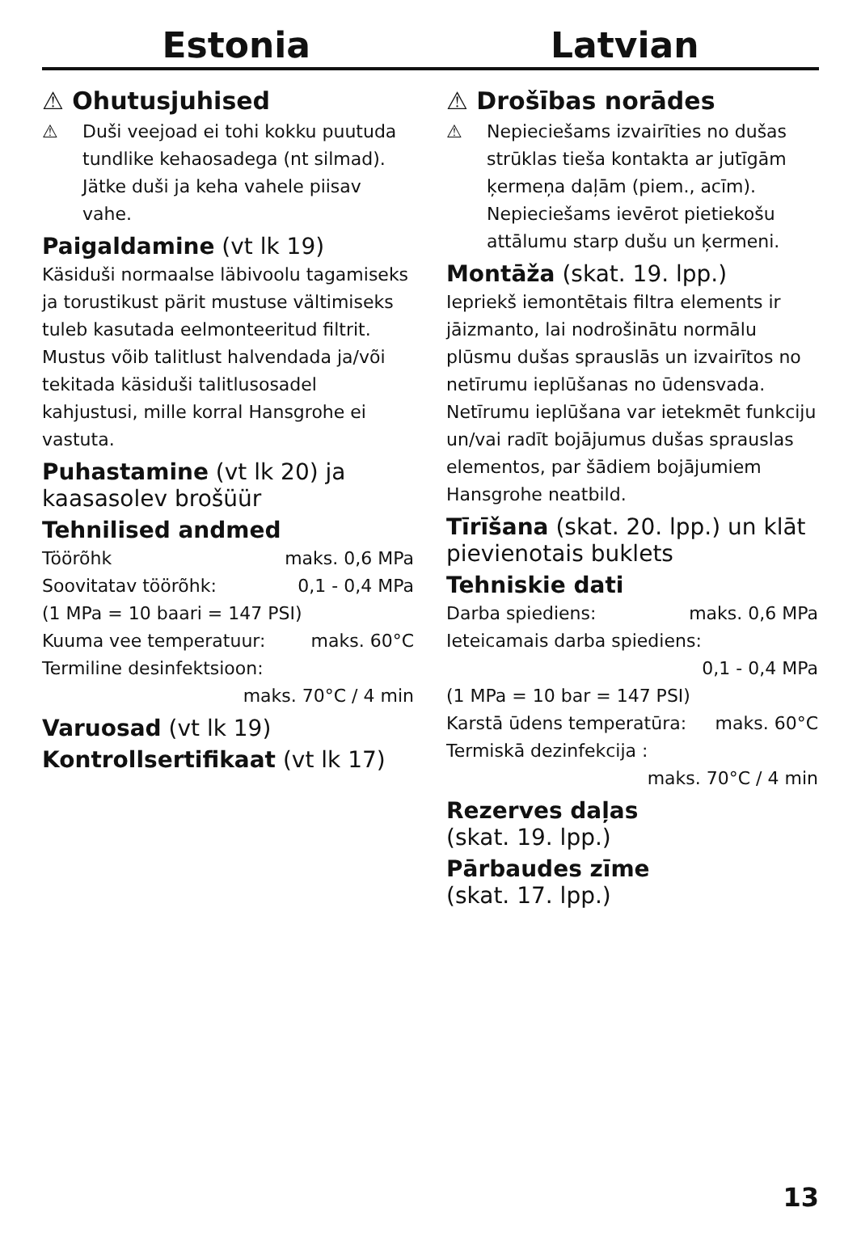Estonia Latvian
⚠ Ohutusjuhised
⚠ Duši veejoad ei tohi kokku puutuda tundlike kehaosadega (nt silmad). Jätke duši ja keha vahele piisav vahe.
Paigaldamine (vt lk 19)
Käsiduši normaalse läbivoolu tagamiseks ja torustikust pärit mustuse vältimiseks tuleb kasutada eelmonteeritud filtrit. Mustus võib talitlust halvendada ja/või tekitada käsiduši talitlusosadel kahjustusi, mille korral Hansgrohe ei vastuta.
Puhastamine (vt lk 20) ja kaasasolev brošüür
Tehnilised andmed
Töörõhk maks. 0,6 MPa
Soovitatav töörõhk: 0,1 - 0,4 MPa
(1 MPa = 10 baari = 147 PSI)
Kuuma vee temperatuur: maks. 60°C
Termiline desinfektsioon:
maks. 70°C / 4 min
Varuosad (vt lk 19)
Kontrollsertifikaat (vt lk 17)
⚠ Drošības norādes
⚠ Nepieciešams izvairīties no dušas strūklas tieša kontakta ar jutīgām ķermeņa daļām (piem., acīm). Nepieciešams ievērot pietiekošu attālumu starp dušu un ķermeni.
Montāža (skat. 19. lpp.)
Iepriekš iemontētais filtra elements ir jāizmanto, lai nodrošinātu normālu plūsmu dušas sprauslās un izvairītos no netīrumu ieplūšanas no ūdensvada. Netīrumu ieplūšana var ietekmēt funkciju un/vai radīt bojājumus dušas sprauslas elementos, par šādiem bojājumiem Hansgrohe neatbild.
Tīrīšana (skat. 20. lpp.) un klāt pievienotais buklets
Tehniskie dati
Darba spiediens: maks. 0,6 MPa
Ieteicamais darba spiediens:
0,1 - 0,4 MPa
(1 MPa = 10 bar = 147 PSI)
Karstā ūdens temperatūra: maks. 60°C
Termiskā dezinfekcija :
maks. 70°C / 4 min
Rezerves daļas
(skat. 19. lpp.)
Pārbaudes zīme
(skat. 17. lpp.)
13